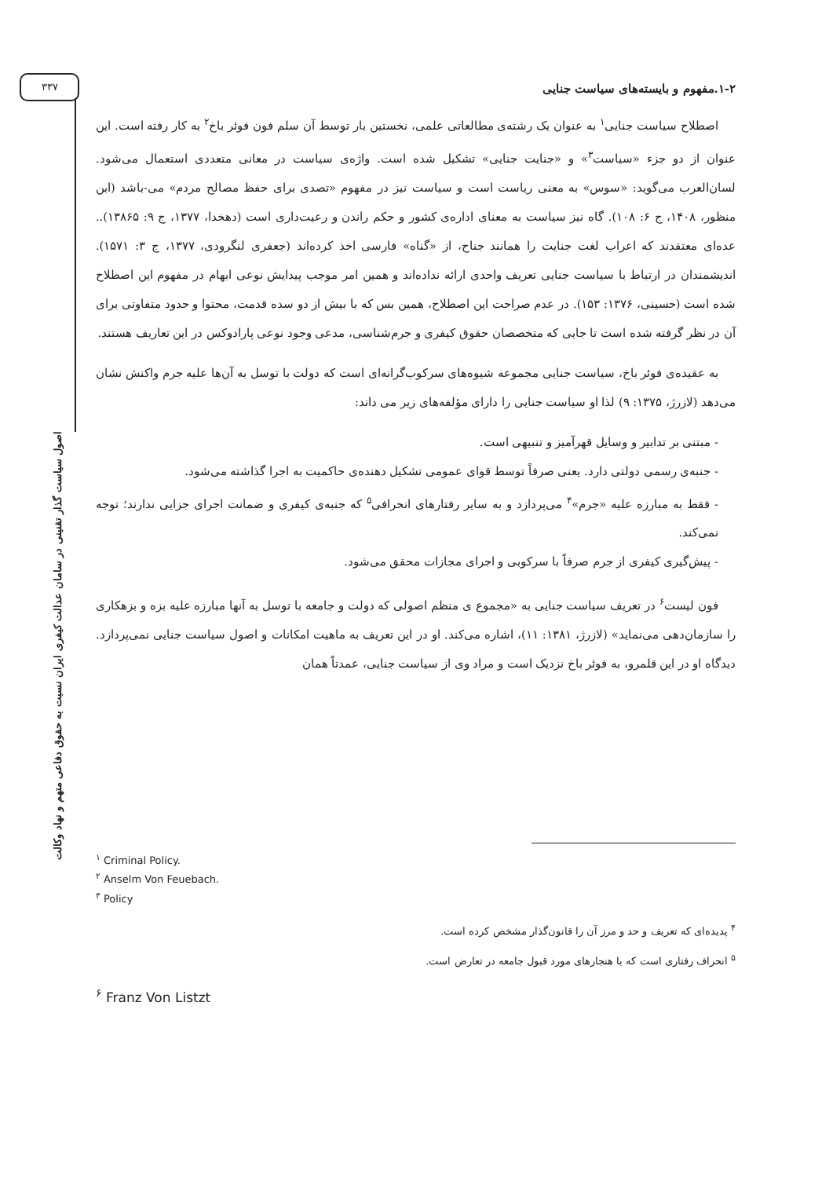۳۳۷
اصول سیاست گذار تقنینی در سامان عدالت کیفری ایران نسبت به حقوق دفاعی متهم و نهاد وکالت
۱-۲.مفهوم و بایسته‌های سیاست جنایی
اصطلاح سیاست جنایی<sup>۱</sup> به عنوان یک رشته‌ی مطالعاتی علمی، نخستین بار توسط آن سلم فون فوئر باخ<sup>۲</sup> به کار رفته است. این عنوان از دو جزء «سیاست<sup>۳</sup>» و «جنایت جنایی» تشکیل شده است. واژه‌ی سیاست در معانی متعددی استعمال می‌شود. لسان‌العرب می‌گوید: «سوس» به معنی ریاست است و سیاست نیز در مفهوم «تصدی برای حفظ مصالح مردم» می-باشد (ابن منظور، ۱۴۰۸، ج ۶: ۱۰۸). گاه نیز سیاست به معنای اداره‌ی کشور و حکم راندن و رعیت‌داری است (دهخدا، ۱۳۷۷، ج ۹: ۱۳۸۶۵).. عده‌ای معتقدند که اعراب لغت جنایت را همانند جناح، از «گناه» فارسی اخذ کرده‌اند (جعفری لنگرودی، ۱۳۷۷، ج ۳: ۱۵۷۱). اندیشمندان در ارتباط با سیاست جنایی تعریف واحدی ارائه نداده‌اند و همین امر موجب پیدایش نوعی ابهام در مفهوم این اصطلاح شده است (حسینی، ۱۳۷۶: ۱۵۳). در عدم صراحت این اصطلاح، همین بس که با بیش از دو سده قدمت، محتوا و حدود متفاوتی برای آن در نظر گرفته شده است تا جایی که متخصصان حقوق کیفری و جرم‌شناسی، مدعی وجود نوعی پارادوکس در این تعاریف هستند.
به عقیده‌ی فوئر باخ، سیاست جنایی مجموعه شیوه‌های سرکوب‌گرانه‌ای است که دولت با توسل به آن‌ها علیه جرم واکنش نشان می‌دهد (لازرژ، ۱۳۷۵: ۹) لذا او سیاست جنایی را دارای مؤلفه‌های زیر می داند:
- مبتنی بر تدابیر و وسایل قهرآمیز و تنبیهی است.
- جنبه‌ی رسمی دولتی دارد. یعنی صرفاً توسط قوای عمومی تشکیل دهنده‌ی حاکمیت به اجرا گذاشته می‌شود.
- فقط به مبارزه علیه «جرم»<sup>۴</sup> می‌پردازد و به سایر رفتارهای انحرافی<sup>۵</sup> که جنبه‌ی کیفری و ضمانت اجرای جزایی ندارند؛ توجه نمی‌کند.
- پیش‌گیری کیفری از جرم صرفاً با سرکوبی و اجرای مجازات محقق می‌شود.
فون لیست<sup>۶</sup> در تعریف سیاست جنایی به «مجموع ی منظم اصولی که دولت و جامعه با توسل به آنها مبارزه علیه بزه و بزهکاری را سازمان‌دهی می‌نماید» (لازرژ، ۱۳۸۱: ۱۱)، اشاره می‌کند. او در این تعریف به ماهیت امکانات و اصول سیاست جنایی نمی‌پردازد. دیدگاه او در این قلمرو، به فوئر باخ نزدیک است و مراد وی از سیاست جنایی، عمدتاً همان
<sup>۱</sup> Criminal Policy.
<sup>۲</sup> Anselm Von Feuebach.
<sup>۳</sup> Policy
<sup>۴</sup> پدیده‌ای که تعریف و حد و مرز آن را قانون‌گذار مشخص کرده است.
<sup>۵</sup> انحراف رفتاری است که با هنجارهای مورد قبول جامعه در تعارض است.
<sup>۶</sup> Franz Von Listzt